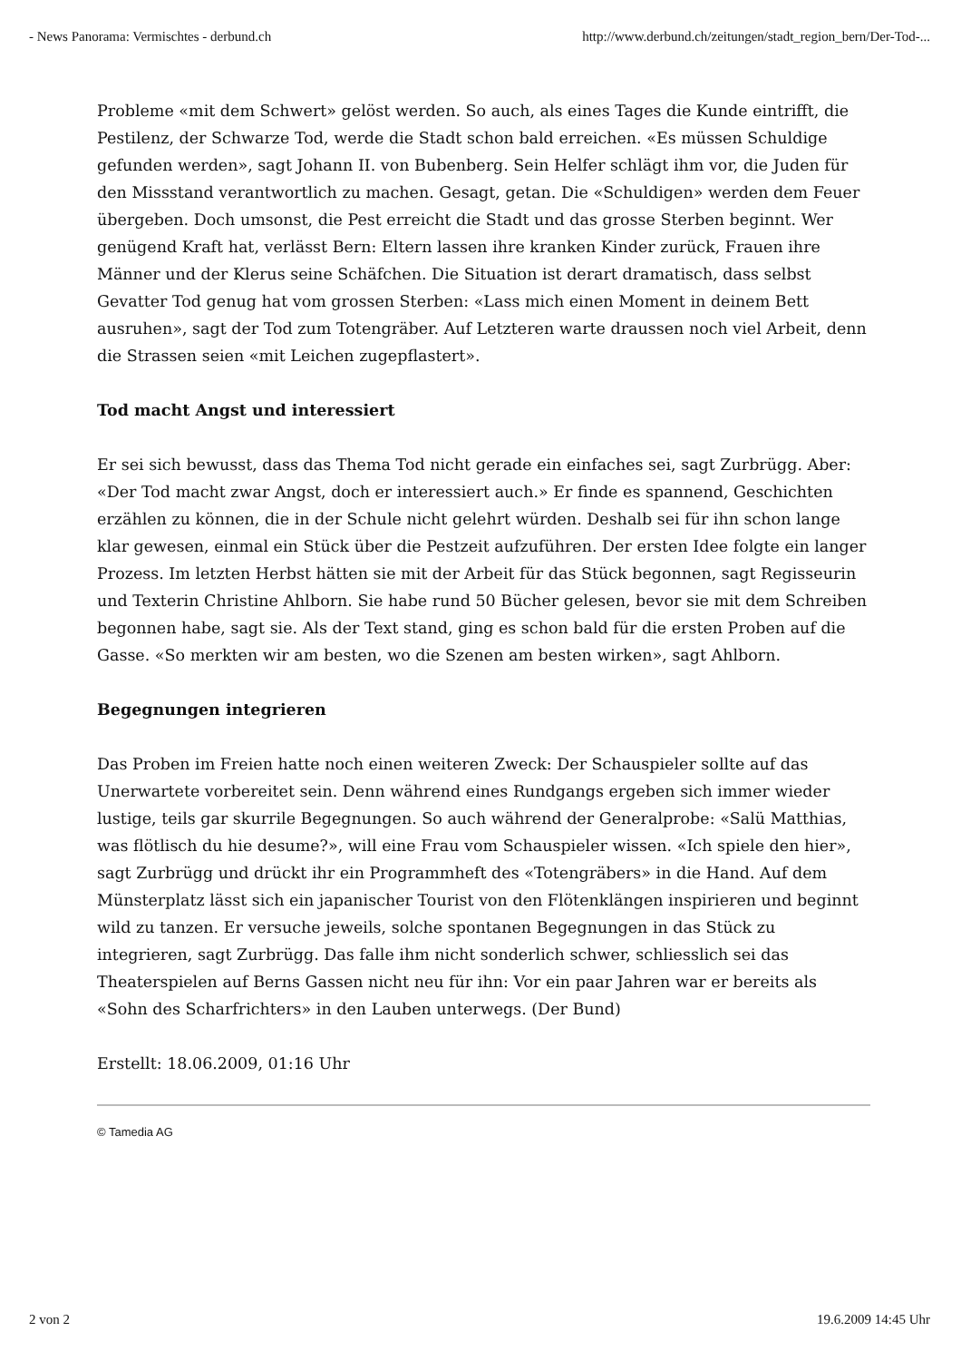- News Panorama: Vermischtes - derbund.ch http://www.derbund.ch/zeitungen/stadt_region_bern/Der-Tod-...
Probleme «mit dem Schwert» gelöst werden. So auch, als eines Tages die Kunde eintrifft, die Pestilenz, der Schwarze Tod, werde die Stadt schon bald erreichen. «Es müssen Schuldige gefunden werden», sagt Johann II. von Bubenberg. Sein Helfer schlägt ihm vor, die Juden für den Missstand verantwortlich zu machen. Gesagt, getan. Die «Schuldigen» werden dem Feuer übergeben. Doch umsonst, die Pest erreicht die Stadt und das grosse Sterben beginnt. Wer genügend Kraft hat, verlässt Bern: Eltern lassen ihre kranken Kinder zurück, Frauen ihre Männer und der Klerus seine Schäfchen. Die Situation ist derart dramatisch, dass selbst Gevatter Tod genug hat vom grossen Sterben: «Lass mich einen Moment in deinem Bett ausruhen», sagt der Tod zum Totengräber. Auf Letzteren warte draussen noch viel Arbeit, denn die Strassen seien «mit Leichen zugepflastert».
Tod macht Angst und interessiert
Er sei sich bewusst, dass das Thema Tod nicht gerade ein einfaches sei, sagt Zurbrügg. Aber: «Der Tod macht zwar Angst, doch er interessiert auch.» Er finde es spannend, Geschichten erzählen zu können, die in der Schule nicht gelehrt würden. Deshalb sei für ihn schon lange klar gewesen, einmal ein Stück über die Pestzeit aufzuführen. Der ersten Idee folgte ein langer Prozess. Im letzten Herbst hätten sie mit der Arbeit für das Stück begonnen, sagt Regisseurin und Texterin Christine Ahlborn. Sie habe rund 50 Bücher gelesen, bevor sie mit dem Schreiben begonnen habe, sagt sie. Als der Text stand, ging es schon bald für die ersten Proben auf die Gasse. «So merkten wir am besten, wo die Szenen am besten wirken», sagt Ahlborn.
Begegnungen integrieren
Das Proben im Freien hatte noch einen weiteren Zweck: Der Schauspieler sollte auf das Unerwartete vorbereitet sein. Denn während eines Rundgangs ergeben sich immer wieder lustige, teils gar skurrile Begegnungen. So auch während der Generalprobe: «Salü Matthias, was flötlisch du hie desume?», will eine Frau vom Schauspieler wissen. «Ich spiele den hier», sagt Zurbrügg und drückt ihr ein Programmheft des «Totengräbers» in die Hand. Auf dem Münsterplatz lässt sich ein japanischer Tourist von den Flötenklängen inspirieren und beginnt wild zu tanzen. Er versuche jeweils, solche spontanen Begegnungen in das Stück zu integrieren, sagt Zurbrügg. Das falle ihm nicht sonderlich schwer, schliesslich sei das Theaterspielen auf Berns Gassen nicht neu für ihn: Vor ein paar Jahren war er bereits als «Sohn des Scharfrichters» in den Lauben unterwegs. (Der Bund)
Erstellt: 18.06.2009, 01:16 Uhr
© Tamedia AG
2 von 2 19.6.2009 14:45 Uhr